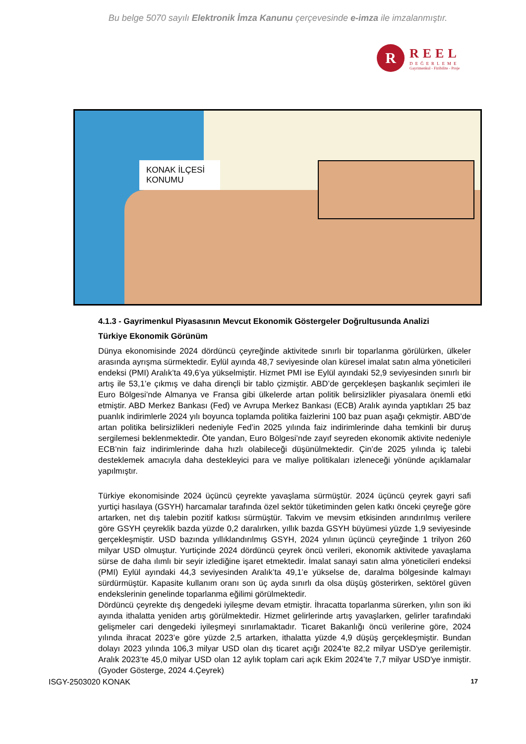Bu belge 5070 sayılı Elektronik İmza Kanunu çerçevesinde e-imza ile imzalanmıştır.
R
REEL
DEĞERLEME
Gayrimenkul - Fizibilite - Proje
KONAK İLÇESİ KONUMU
4.1.3 - Gayrimenkul Piyasasının Mevcut Ekonomik Göstergeler Doğrultusunda Analizi
Türkiye Ekonomik Görünüm
Dünya ekonomisinde 2024 dördüncü çeyreğinde aktivitede sınırlı bir toparlanma görülürken, ülkeler arasında ayrışma sürmektedir. Eylül ayında 48,7 seviyesinde olan küresel imalat satın alma yöneticileri endeksi (PMI) Aralık’ta 49,6’ya yükselmiştir. Hizmet PMI ise Eylül ayındaki 52,9 seviyesinden sınırlı bir artış ile 53,1’e çıkmış ve daha dirençli bir tablo çizmiştir. ABD’de gerçekleşen başkanlık seçimleri ile Euro Bölgesi’nde Almanya ve Fransa gibi ülkelerde artan politik belirsizlikler piyasalara önemli etki etmiştir. ABD Merkez Bankası (Fed) ve Avrupa Merkez Bankası (ECB) Aralık ayında yaptıkları 25 baz puanlık indirimlerle 2024 yılı boyunca toplamda politika faizlerini 100 baz puan aşağı çekmiştir. ABD’de artan politika belirsizlikleri nedeniyle Fed’in 2025 yılında faiz indirimlerinde daha temkinli bir duruş sergilemesi beklenmektedir. Öte yandan, Euro Bölgesi’nde zayıf seyreden ekonomik aktivite nedeniyle ECB’nin faiz indirimlerinde daha hızlı olabileceği düşünülmektedir. Çin’de 2025 yılında iç talebi desteklemek amacıyla daha destekleyici para ve maliye politikaları izleneceği yönünde açıklamalar yapılmıştır.
Türkiye ekonomisinde 2024 üçüncü çeyrekte yavaşlama sürmüştür. 2024 üçüncü çeyrek gayri safi yurtiçi hasılaya (GSYH) harcamalar tarafında özel sektör tüketiminden gelen katkı önceki çeyreğe göre artarken, net dış talebin pozitif katkısı sürmüştür. Takvim ve mevsim etkisinden arındırılmış verilere göre GSYH çeyreklik bazda yüzde 0,2 daralırken, yıllık bazda GSYH büyümesi yüzde 1,9 seviyesinde gerçekleşmiştir. USD bazında yıllıklandırılmış GSYH, 2024 yılının üçüncü çeyreğinde 1 trilyon 260 milyar USD olmuştur. Yurtiçinde 2024 dördüncü çeyrek öncü verileri, ekonomik aktivitede yavaşlama sürse de daha ılımlı bir seyir izlediğine işaret etmektedir. İmalat sanayi satın alma yöneticileri endeksi (PMI) Eylül ayındaki 44,3 seviyesinden Aralık’ta 49,1’e yükselse de, daralma bölgesinde kalmayı sürdürmüştür. Kapasite kullanım oranı son üç ayda sınırlı da olsa düşüş gösterirken, sektörel güven endekslerinin genelinde toparlanma eğilimi görülmektedir.
Dördüncü çeyrekte dış dengedeki iyileşme devam etmiştir. İhracatta toparlanma sürerken, yılın son iki ayında ithalatta yeniden artış görülmektedir. Hizmet gelirlerinde artış yavaşlarken, gelirler tarafındaki gelişmeler cari dengedeki iyileşmeyi sınırlamaktadır. Ticaret Bakanlığı öncü verilerine göre, 2024 yılında ihracat 2023’e göre yüzde 2,5 artarken, ithalatta yüzde 4,9 düşüş gerçekleşmiştir. Bundan dolayı 2023 yılında 106,3 milyar USD olan dış ticaret açığı 2024’te 82,2 milyar USD'ye gerilemiştir. Aralık 2023’te 45,0 milyar USD olan 12 aylık toplam cari açık Ekim 2024’te 7,7 milyar USD'ye inmiştir. (Gyoder Gösterge, 2024 4.Çeyrek)
ISGY-2503020 KONAK 17